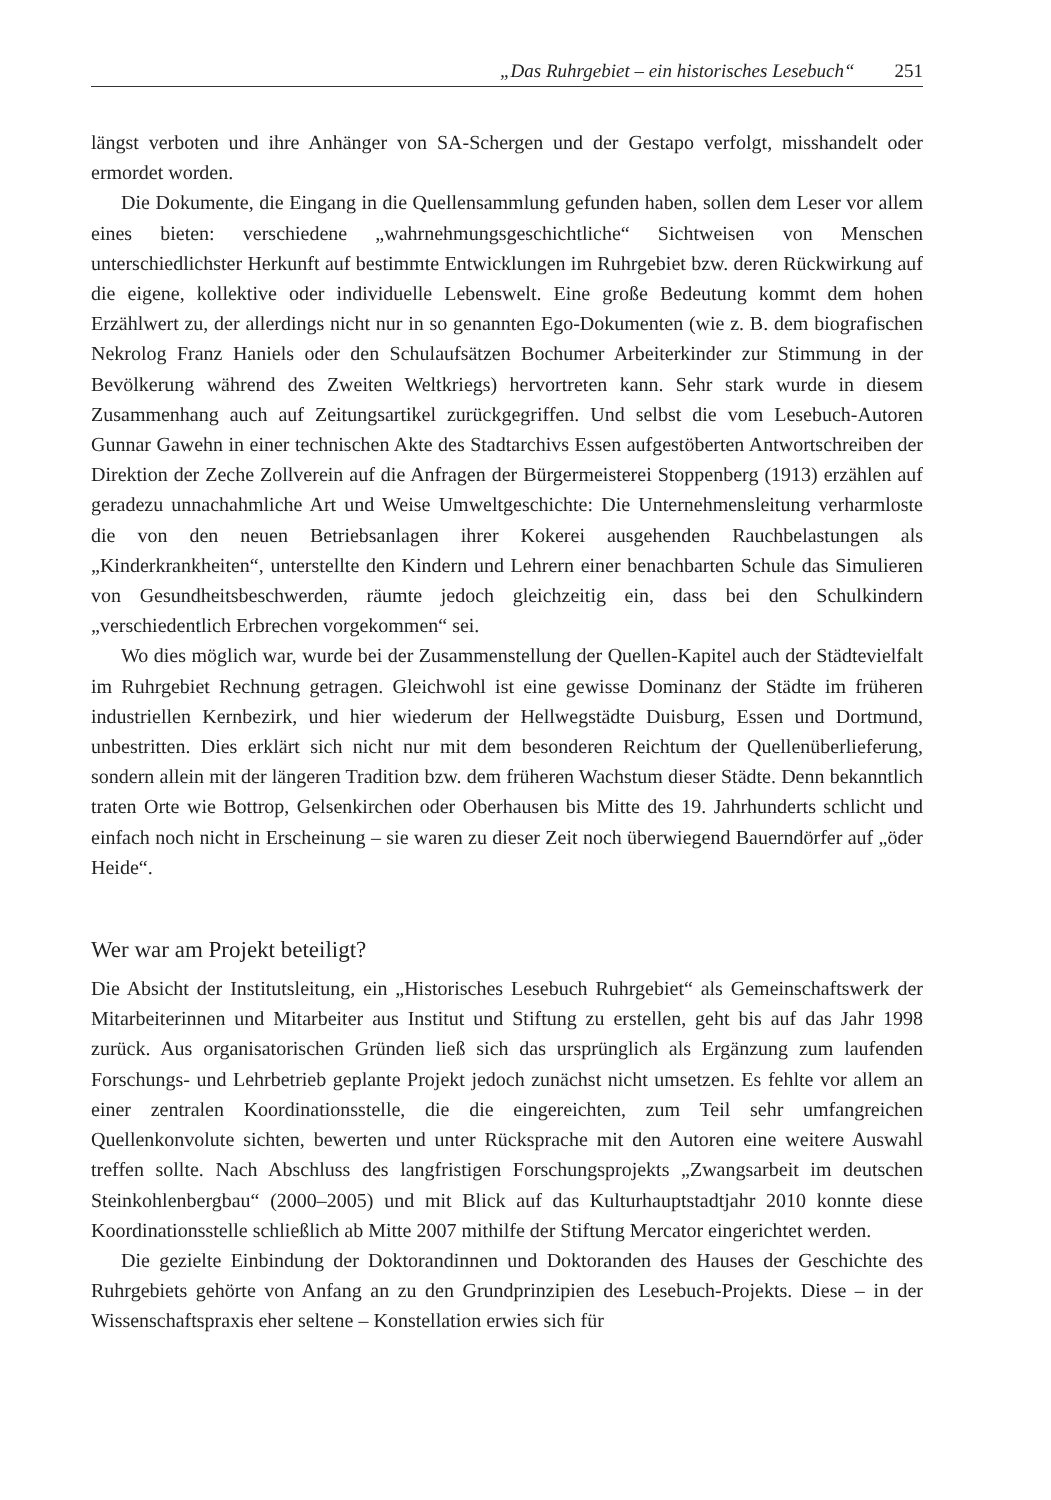„Das Ruhrgebiet – ein historisches Lesebuch“251
längst verboten und ihre Anhänger von SA-Schergen und der Gestapo verfolgt, misshandelt oder ermordet worden.
Die Dokumente, die Eingang in die Quellensammlung gefunden haben, sollen dem Leser vor allem eines bieten: verschiedene „wahrnehmungsgeschichtliche“ Sichtweisen von Menschen unterschiedlichster Herkunft auf bestimmte Entwicklungen im Ruhrgebiet bzw. deren Rückwirkung auf die eigene, kollektive oder individuelle Lebenswelt. Eine große Bedeutung kommt dem hohen Erzählwert zu, der allerdings nicht nur in so genannten Ego-Dokumenten (wie z. B. dem biografischen Nekrolog Franz Haniels oder den Schulaufsätzen Bochumer Arbeiterkinder zur Stimmung in der Bevölkerung während des Zweiten Weltkriegs) hervortreten kann. Sehr stark wurde in diesem Zusammenhang auch auf Zeitungsartikel zurückgegriffen. Und selbst die vom Lesebuch-Autoren Gunnar Gawehn in einer technischen Akte des Stadtarchivs Essen aufgestöberten Antwortschreiben der Direktion der Zeche Zollverein auf die Anfragen der Bürgermeisterei Stoppenberg (1913) erzählen auf geradezu unnachahmliche Art und Weise Umweltgeschichte: Die Unternehmensleitung verharmloste die von den neuen Betriebsanlagen ihrer Kokerei ausgehenden Rauchbelastungen als „Kinderkrankheiten“, unterstellte den Kindern und Lehrern einer benachbarten Schule das Simulieren von Gesundheitsbeschwerden, räumte jedoch gleichzeitig ein, dass bei den Schulkindern „verschiedentlich Erbrechen vorgekommen“ sei.
Wo dies möglich war, wurde bei der Zusammenstellung der Quellen-Kapitel auch der Städtevielfalt im Ruhrgebiet Rechnung getragen. Gleichwohl ist eine gewisse Dominanz der Städte im früheren industriellen Kernbezirk, und hier wiederum der Hellwegstädte Duisburg, Essen und Dortmund, unbestritten. Dies erklärt sich nicht nur mit dem besonderen Reichtum der Quellenüberlieferung, sondern allein mit der längeren Tradition bzw. dem früheren Wachstum dieser Städte. Denn bekanntlich traten Orte wie Bottrop, Gelsenkirchen oder Oberhausen bis Mitte des 19. Jahrhunderts schlicht und einfach noch nicht in Erscheinung – sie waren zu dieser Zeit noch überwiegend Bauerndörfer auf „öder Heide“.
Wer war am Projekt beteiligt?
Die Absicht der Institutsleitung, ein „Historisches Lesebuch Ruhrgebiet“ als Gemeinschaftswerk der Mitarbeiterinnen und Mitarbeiter aus Institut und Stiftung zu erstellen, geht bis auf das Jahr 1998 zurück. Aus organisatorischen Gründen ließ sich das ursprünglich als Ergänzung zum laufenden Forschungs- und Lehrbetrieb geplante Projekt jedoch zunächst nicht umsetzen. Es fehlte vor allem an einer zentralen Koordinationsstelle, die die eingereichten, zum Teil sehr umfangreichen Quellenkonvolute sichten, bewerten und unter Rücksprache mit den Autoren eine weitere Auswahl treffen sollte. Nach Abschluss des langfristigen Forschungsprojekts „Zwangsarbeit im deutschen Steinkohlenbergbau“ (2000–2005) und mit Blick auf das Kulturhauptstadtjahr 2010 konnte diese Koordinationsstelle schließlich ab Mitte 2007 mithilfe der Stiftung Mercator eingerichtet werden.
Die gezielte Einbindung der Doktorandinnen und Doktoranden des Hauses der Geschichte des Ruhrgebiets gehörte von Anfang an zu den Grundprinzipien des Lesebuch-Projekts. Diese – in der Wissenschaftspraxis eher seltene – Konstellation erwies sich für